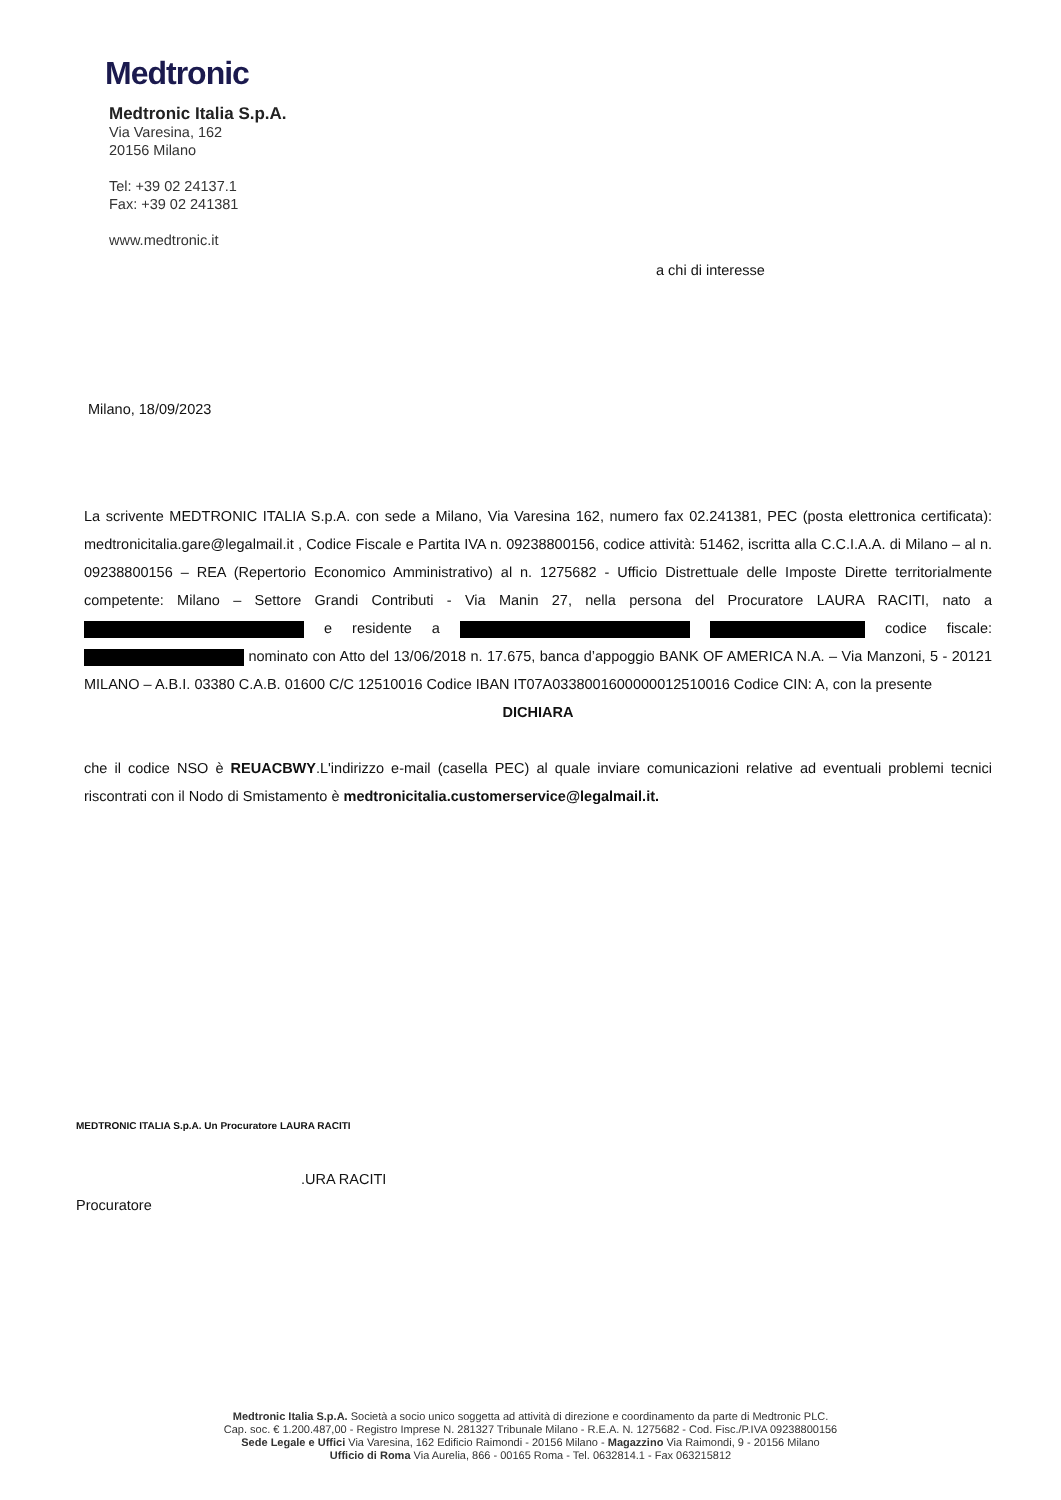Medtronic
Medtronic Italia S.p.A.
Via Varesina, 162
20156 Milano
Tel: +39 02 24137.1
Fax: +39 02 241381
www.medtronic.it
a chi di interesse
Milano, 18/09/2023
La scrivente MEDTRONIC ITALIA S.p.A. con sede a Milano, Via Varesina 162, numero fax 02.241381, PEC (posta elettronica certificata): medtronicitalia.gare@legalmail.it , Codice Fiscale e Partita IVA n. 09238800156, codice attività: 51462, iscritta alla C.C.I.A.A. di Milano – al n. 09238800156 – REA (Repertorio Economico Amministrativo) al n. 1275682 - Ufficio Distrettuale delle Imposte Dirette territorialmente competente: Milano – Settore Grandi Contributi - Via Manin 27, nella persona del Procuratore LAURA RACITI, nato a e residente a codice fiscale: nominato con Atto del 13/06/2018 n. 17.675, banca d’appoggio BANK OF AMERICA N.A. – Via Manzoni, 5 - 20121 MILANO – A.B.I. 03380 C.A.B. 01600 C/C 12510016 Codice IBAN IT07A0338001600000012510016 Codice CIN: A, con la presente
DICHIARA
che il codice NSO è REUACBWY.L'indirizzo e-mail (casella PEC) al quale inviare comunicazioni relative ad eventuali problemi tecnici riscontrati con il Nodo di Smistamento è medtronicitalia.customerservice@legalmail.it.
MEDTRONIC ITALIA S.p.A. Un Procuratore LAURA RACITI
.URA RACITI
Procuratore
Medtronic Italia S.p.A. Società a socio unico soggetta ad attività di direzione e coordinamento da parte di Medtronic PLC.
Cap. soc. € 1.200.487,00 - Registro Imprese N. 281327 Tribunale Milano - R.E.A. N. 1275682 - Cod. Fisc./P.IVA 09238800156
Sede Legale e Uffici Via Varesina, 162 Edificio Raimondi - 20156 Milano - Magazzino Via Raimondi, 9 - 20156 Milano
Ufficio di Roma Via Aurelia, 866 - 00165 Roma - Tel. 0632814.1 - Fax 063215812